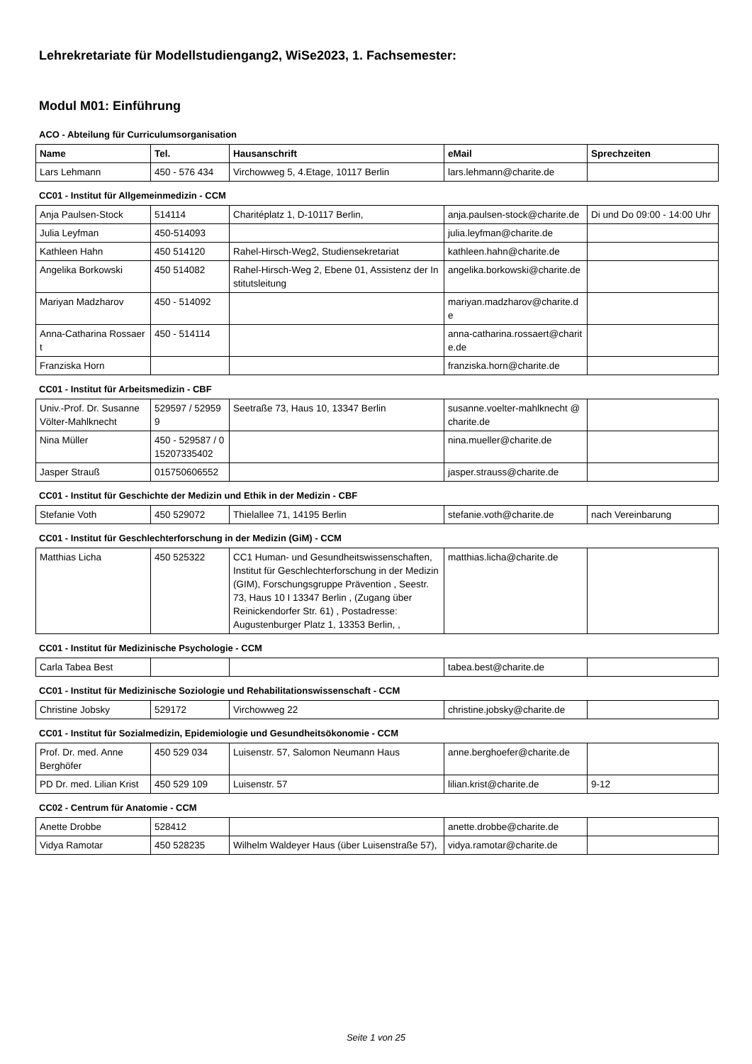Lehrekretariate für Modellstudiengang2, WiSe2023, 1. Fachsemester:
Modul M01: Einführung
ACO - Abteilung für Curriculumsorganisation
| Name | Tel. | Hausanschrift | eMail | Sprechzeiten |
| --- | --- | --- | --- | --- |
| Lars Lehmann | 450 - 576 434 | Virchowweg 5, 4.Etage, 10117 Berlin | lars.lehmann@charite.de | |
CC01 - Institut für Allgemeinmedizin - CCM
| Anja Paulsen-Stock | 514114 | Charitéplatz 1, D-10117 Berlin, | anja.paulsen-stock@charite.de | Di und Do 09:00 - 14:00 Uhr |
| Julia Leyfman | 450-514093 | | julia.leyfman@charite.de | |
| Kathleen Hahn | 450 514120 | Rahel-Hirsch-Weg2, Studiensekretariat | kathleen.hahn@charite.de | |
| Angelika Borkowski | 450 514082 | Rahel-Hirsch-Weg 2, Ebene 01, Assistenz der Institutsleitung | angelika.borkowski@charite.de | |
| Mariyan Madzharov | 450 - 514092 | | mariyan.madzharov@charite.de | |
| Anna-Catharina Rossaert | 450 - 514114 | | anna-catharina.rossaert@charite.de | |
| Franziska Horn | | | franziska.horn@charite.de | |
CC01 - Institut für Arbeitsmedizin - CBF
| Univ.-Prof. Dr. Susanne Völter-Mahlknecht | 529597 / 529599 | Seetraße 73, Haus 10, 13347 Berlin | susanne.voelter-mahlknecht @charite.de | |
| Nina Müller | 450 - 529587 / 015207335402 | | nina.mueller@charite.de | |
| Jasper Strauß | 015750606552 | | jasper.strauss@charite.de | |
CC01 - Institut für Geschichte der Medizin und Ethik in der Medizin - CBF
| Stefanie Voth | 450 529072 | Thielallee 71, 14195 Berlin | stefanie.voth@charite.de | nach Vereinbarung |
CC01 - Institut für Geschlechterforschung in der Medizin (GiM) - CCM
| Matthias Licha | 450 525322 | CC1 Human- und Gesundheitswissenschaften, Institut für Geschlechterforschung in der Medizin (GIM), Forschungsgruppe Prävention , Seestr. 73, Haus 10 I 13347 Berlin , (Zugang über Reinickendorfer Str. 61) , Postadresse: Augustenburger Platz 1, 13353 Berlin, , | matthias.licha@charite.de | |
CC01 - Institut für Medizinische Psychologie - CCM
| Carla Tabea Best | | | tabea.best@charite.de | |
CC01 - Institut für Medizinische Soziologie und Rehabilitationswissenschaft - CCM
| Christine Jobsky | 529172 | Virchowweg 22 | christine.jobsky@charite.de | |
CC01 - Institut für Sozialmedizin, Epidemiologie und Gesundheitsökonomie - CCM
| Prof. Dr. med. Anne Berghöfer | 450 529 034 | Luisenstr. 57, Salomon Neumann Haus | anne.berghoefer@charite.de | |
| PD Dr. med. Lilian Krist | 450 529 109 | Luisenstr. 57 | lilian.krist@charite.de | 9-12 |
CC02 - Centrum für Anatomie - CCM
| Anette Drobbe | 528412 | | anette.drobbe@charite.de | |
| Vidya Ramotar | 450 528235 | Wilhelm Waldeyer Haus (über Luisenstraße 57), | vidya.ramotar@charite.de | |
Seite 1 von 25